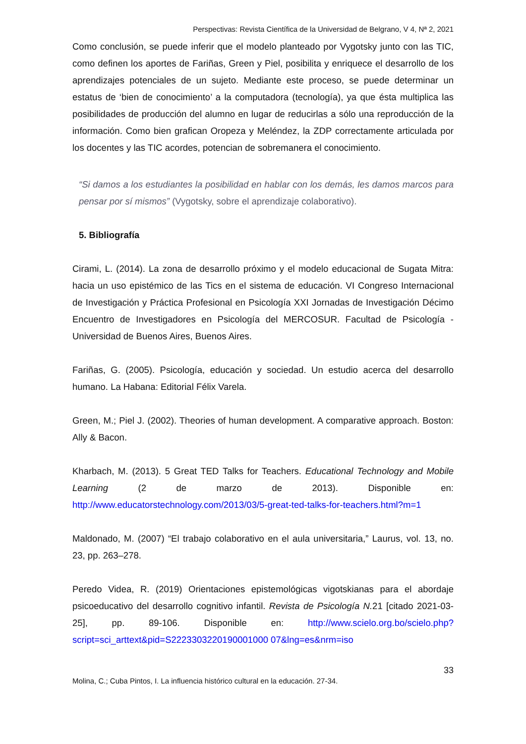Perspectivas: Revista Científica de la Universidad de Belgrano, V 4, Nª 2, 2021
Como conclusión, se puede inferir que el modelo planteado por Vygotsky junto con las TIC, como definen los aportes de Fariñas, Green y Piel, posibilita y enriquece el desarrollo de los aprendizajes potenciales de un sujeto. Mediante este proceso, se puede determinar un estatus de ‘bien de conocimiento’ a la computadora (tecnología), ya que ésta multiplica las posibilidades de producción del alumno en lugar de reducirlas a sólo una reproducción de la información. Como bien grafican Oropeza y Meléndez, la ZDP correctamente articulada por los docentes y las TIC acordes, potencian de sobremanera el conocimiento.
“Si damos a los estudiantes la posibilidad en hablar con los demás, les damos marcos para pensar por sí mismos” (Vygotsky, sobre el aprendizaje colaborativo).
5. Bibliografía
Cirami, L. (2014). La zona de desarrollo próximo y el modelo educacional de Sugata Mitra: hacia un uso epistémico de las Tics en el sistema de educación. VI Congreso Internacional de Investigación y Práctica Profesional en Psicología XXI Jornadas de Investigación Décimo Encuentro de Investigadores en Psicología del MERCOSUR. Facultad de Psicología - Universidad de Buenos Aires, Buenos Aires.
Fariñas, G. (2005). Psicología, educación y sociedad. Un estudio acerca del desarrollo humano. La Habana: Editorial Félix Varela.
Green, M.; Piel J. (2002). Theories of human development. A comparative approach. Boston: Ally & Bacon.
Kharbach, M. (2013). 5 Great TED Talks for Teachers. Educational Technology and Mobile Learning (2 de marzo de 2013). Disponible en: http://www.educatorstechnology.com/2013/03/5-great-ted-talks-for-teachers.html?m=1
Maldonado, M. (2007) “El trabajo colaborativo en el aula universitaria,” Laurus, vol. 13, no. 23, pp. 263–278.
Peredo Videa, R. (2019) Orientaciones epistemológicas vigotskianas para el abordaje psicoeducativo del desarrollo cognitivo infantil. Revista de Psicología N. 21 [citado 2021-03-25], pp. 89-106. Disponible en: http://www.scielo.org.bo/scielo.php?script=sci_arttext&pid=S2223303220190001000 07&lng=es&nrm=iso
33
Molina, C.; Cuba Pintos, I. La influencia histórico cultural en la educación. 27-34.